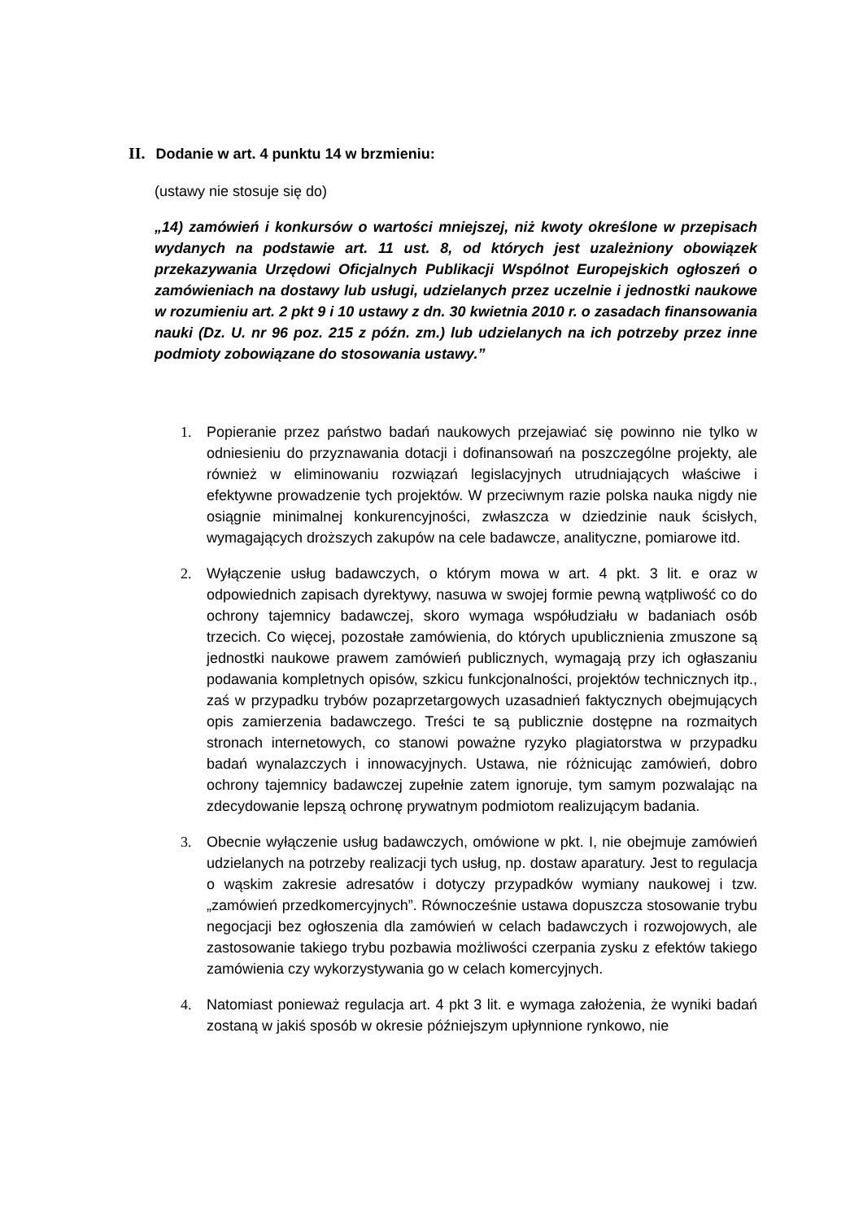II. Dodanie w art. 4 punktu 14 w brzmieniu:
(ustawy nie stosuje się do)
„14) zamówień i konkursów o wartości mniejszej, niż kwoty określone w przepisach wydanych na podstawie art. 11 ust. 8, od których jest uzależniony obowiązek przekazywania Urzędowi Oficjalnych Publikacji Wspólnot Europejskich ogłoszeń o zamówieniach na dostawy lub usługi, udzielanych przez uczelnie i jednostki naukowe w rozumieniu art. 2 pkt 9 i 10 ustawy z dn. 30 kwietnia 2010 r. o zasadach finansowania nauki (Dz. U. nr 96 poz. 215 z późn. zm.) lub udzielanych na ich potrzeby przez inne podmioty zobowiązane do stosowania ustawy.”
1. Popieranie przez państwo badań naukowych przejawiać się powinno nie tylko w odniesieniu do przyznawania dotacji i dofinansowań na poszczególne projekty, ale również w eliminowaniu rozwiązań legislacyjnych utrudniających właściwe i efektywne prowadzenie tych projektów. W przeciwnym razie polska nauka nigdy nie osiągnie minimalnej konkurencyjności, zwłaszcza w dziedzinie nauk ścisłych, wymagających droższych zakupów na cele badawcze, analityczne, pomiarowe itd.
2. Wyłączenie usług badawczych, o którym mowa w art. 4 pkt. 3 lit. e oraz w odpowiednich zapisach dyrektywy, nasuwa w swojej formie pewną wątpliwość co do ochrony tajemnicy badawczej, skoro wymaga współudziału w badaniach osób trzecich. Co więcej, pozostałe zamówienia, do których upublicznienia zmuszone są jednostki naukowe prawem zamówień publicznych, wymagają przy ich ogłaszaniu podawania kompletnych opisów, szkicu funkcjonalności, projektów technicznych itp., zaś w przypadku trybów pozaprzetargowych uzasadnień faktycznych obejmujących opis zamierzenia badawczego. Treści te są publicznie dostępne na rozmaitych stronach internetowych, co stanowi poważne ryzyko plagiatorstwa w przypadku badań wynalazczych i innowacyjnych. Ustawa, nie różnicując zamówień, dobro ochrony tajemnicy badawczej zupełnie zatem ignoruje, tym samym pozwalając na zdecydowanie lepszą ochronę prywatnym podmiotom realizującym badania.
3. Obecnie wyłączenie usług badawczych, omówione w pkt. I, nie obejmuje zamówień udzielanych na potrzeby realizacji tych usług, np. dostaw aparatury. Jest to regulacja o wąskim zakresie adresatów i dotyczy przypadków wymiany naukowej i tzw. „zamówień przedkomercyjnych”. Równocześnie ustawa dopuszcza stosowanie trybu negocjacji bez ogłoszenia dla zamówień w celach badawczych i rozwojowych, ale zastosowanie takiego trybu pozbawia możliwości czerpania zysku z efektów takiego zamówienia czy wykorzystywania go w celach komercyjnych.
4. Natomiast ponieważ regulacja art. 4 pkt 3 lit. e wymaga założenia, że wyniki badań zostaną w jakiś sposób w okresie późniejszym upłynnione rynkowo, nie